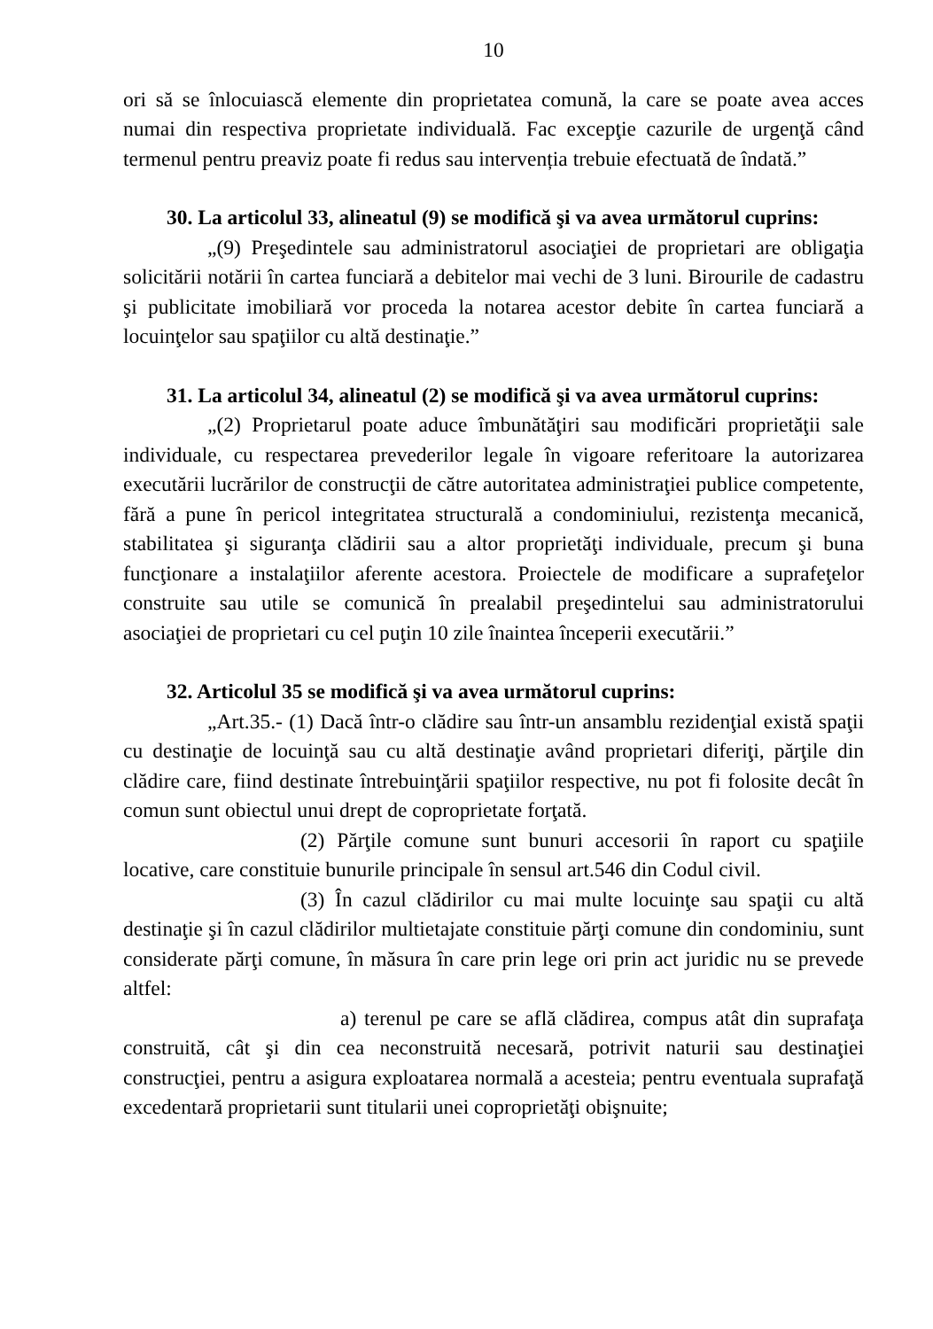10
ori să se înlocuiască elemente din proprietatea comună, la care se poate avea acces numai din respectiva proprietate individuală. Fac excepţie cazurile de urgenţă când termenul pentru preaviz poate fi redus sau intervenția trebuie efectuată de îndată.”
30. La articolul 33, alineatul (9) se modifică şi va avea următorul cuprins:
„(9) Preşedintele sau administratorul asociaţiei de proprietari are obligaţia solicitării notării în cartea funciară a debitelor mai vechi de 3 luni. Birourile de cadastru şi publicitate imobiliară vor proceda la notarea acestor debite în cartea funciară a locuinţelor sau spaţiilor cu altă destinaţie.”
31. La articolul 34, alineatul (2) se modifică şi va avea următorul cuprins:
„(2) Proprietarul poate aduce îmbunătăţiri sau modificări proprietăţii sale individuale, cu respectarea prevederilor legale în vigoare referitoare la autorizarea executării lucrărilor de construcţii de către autoritatea administraţiei publice competente, fără a pune în pericol integritatea structurală a condominiului, rezistenţa mecanică, stabilitatea şi siguranţa clădirii sau a altor proprietăţi individuale, precum şi buna funcţionare a instalaţiilor aferente acestora. Proiectele de modificare a suprafeţelor construite sau utile se comunică în prealabil preşedintelui sau administratorului asociaţiei de proprietari cu cel puţin 10 zile înaintea începerii executării.”
32. Articolul 35 se modifică şi va avea următorul cuprins:
„Art.35.- (1) Dacă într-o clădire sau într-un ansamblu rezidenţial există spaţii cu destinaţie de locuinţă sau cu altă destinaţie având proprietari diferiţi, părţile din clădire care, fiind destinate întrebuinţării spaţiilor respective, nu pot fi folosite decât în comun sunt obiectul unui drept de coproprietate forţată.
(2) Părţile comune sunt bunuri accesorii în raport cu spaţiile locative, care constituie bunurile principale în sensul art.546 din Codul civil.
(3) În cazul clădirilor cu mai multe locuinţe sau spaţii cu altă destinaţie şi în cazul clădirilor multietajate constituie părţi comune din condominiu, sunt considerate părţi comune, în măsura în care prin lege ori prin act juridic nu se prevede altfel:
a) terenul pe care se află clădirea, compus atât din suprafaţa construită, cât şi din cea neconstruită necesară, potrivit naturii sau destinaţiei construcţiei, pentru a asigura exploatarea normală a acesteia; pentru eventuala suprafaţă excedentară proprietarii sunt titularii unei coproprietăţi obişnuite;